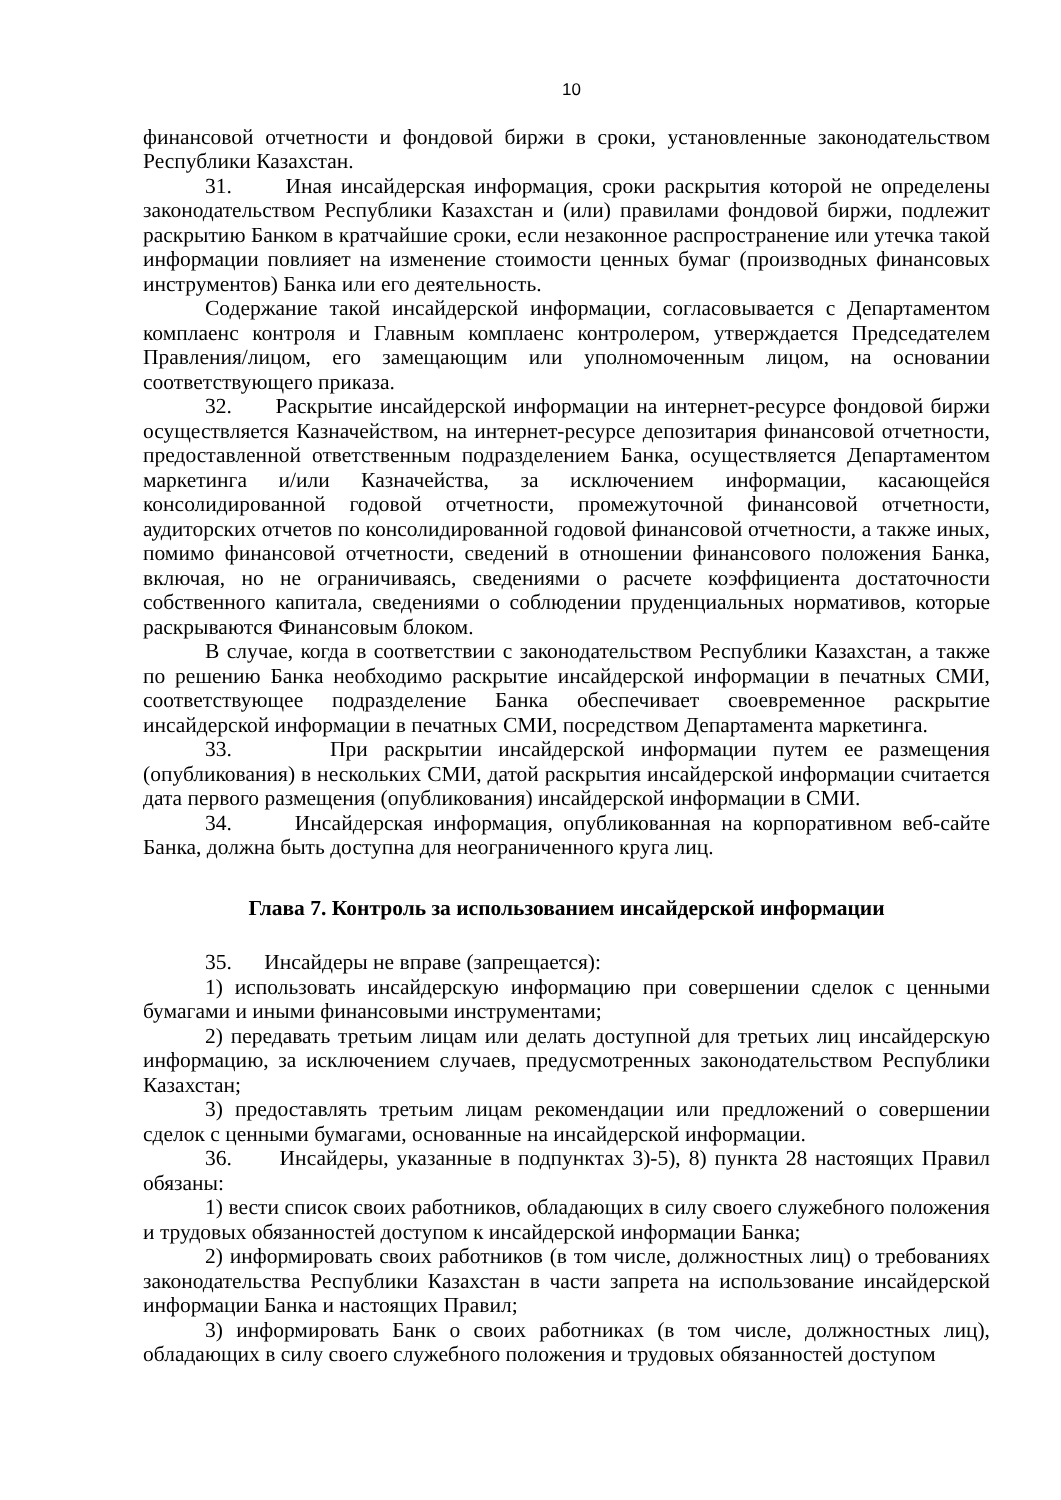10
финансовой отчетности и фондовой биржи в сроки, установленные законодательством Республики Казахстан.
31. Иная инсайдерская информация, сроки раскрытия которой не определены законодательством Республики Казахстан и (или) правилами фондовой биржи, подлежит раскрытию Банком в кратчайшие сроки, если незаконное распространение или утечка такой информации повлияет на изменение стоимости ценных бумаг (производных финансовых инструментов) Банка или его деятельность.
Содержание такой инсайдерской информации, согласовывается с Департаментом комплаенс контроля и Главным комплаенс контролером, утверждается Председателем Правления/лицом, его замещающим или уполномоченным лицом, на основании соответствующего приказа.
32. Раскрытие инсайдерской информации на интернет-ресурсе фондовой биржи осуществляется Казначейством, на интернет-ресурсе депозитария финансовой отчетности, предоставленной ответственным подразделением Банка, осуществляется Департаментом маркетинга и/или Казначейства, за исключением информации, касающейся консолидированной годовой отчетности, промежуточной финансовой отчетности, аудиторских отчетов по консолидированной годовой финансовой отчетности, а также иных, помимо финансовой отчетности, сведений в отношении финансового положения Банка, включая, но не ограничиваясь, сведениями о расчете коэффициента достаточности собственного капитала, сведениями о соблюдении пруденциальных нормативов, которые раскрываются Финансовым блоком.
В случае, когда в соответствии с законодательством Республики Казахстан, а также по решению Банка необходимо раскрытие инсайдерской информации в печатных СМИ, соответствующее подразделение Банка обеспечивает своевременное раскрытие инсайдерской информации в печатных СМИ, посредством Департамента маркетинга.
33. При раскрытии инсайдерской информации путем ее размещения (опубликования) в нескольких СМИ, датой раскрытия инсайдерской информации считается дата первого размещения (опубликования) инсайдерской информации в СМИ.
34. Инсайдерская информация, опубликованная на корпоративном веб-сайте Банка, должна быть доступна для неограниченного круга лиц.
Глава 7. Контроль за использованием инсайдерской информации
35. Инсайдеры не вправе (запрещается):
1) использовать инсайдерскую информацию при совершении сделок с ценными бумагами и иными финансовыми инструментами;
2) передавать третьим лицам или делать доступной для третьих лиц инсайдерскую информацию, за исключением случаев, предусмотренных законодательством Республики Казахстан;
3) предоставлять третьим лицам рекомендации или предложений о совершении сделок с ценными бумагами, основанные на инсайдерской информации.
36. Инсайдеры, указанные в подпунктах 3)-5), 8) пункта 28 настоящих Правил обязаны:
1) вести список своих работников, обладающих в силу своего служебного положения и трудовых обязанностей доступом к инсайдерской информации Банка;
2) информировать своих работников (в том числе, должностных лиц) о требованиях законодательства Республики Казахстан в части запрета на использование инсайдерской информации Банка и настоящих Правил;
3) информировать Банк о своих работниках (в том числе, должностных лиц), обладающих в силу своего служебного положения и трудовых обязанностей доступом